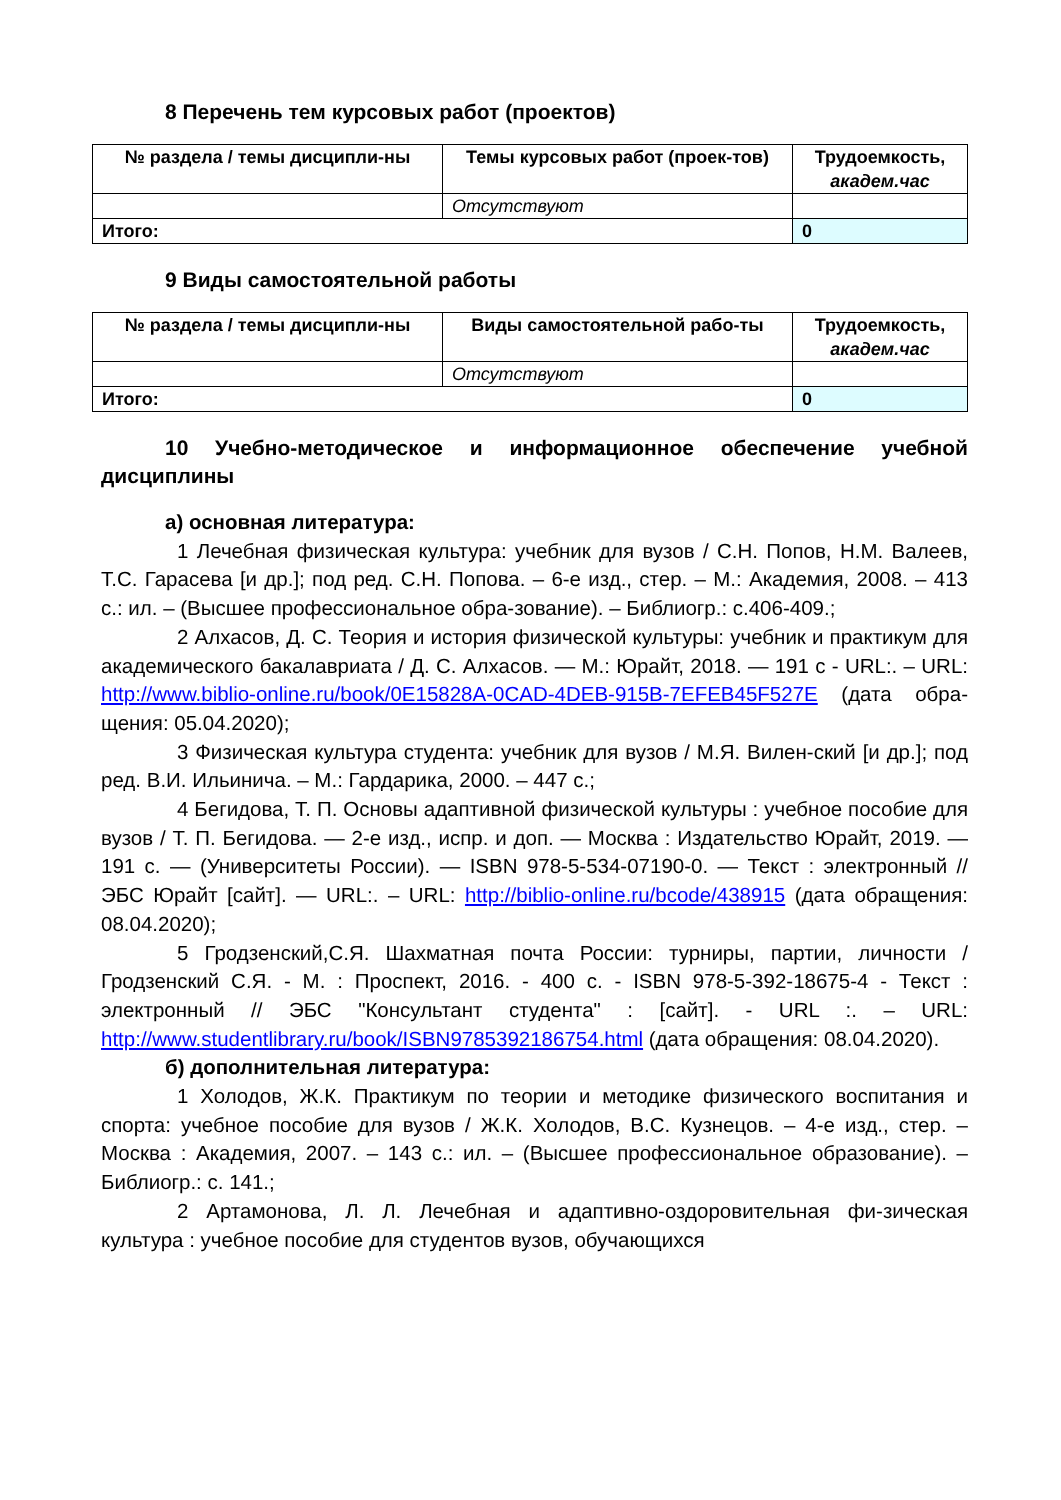8 Перечень тем курсовых работ (проектов)
| № раздела / темы дисципли-ны | Темы курсовых работ (проек-тов) | Трудоемкость, академ.час |
| --- | --- | --- |
| | Отсутствуют | |
| Итого: | | 0 |
9 Виды самостоятельной работы
| № раздела / темы дисципли-ны | Виды самостоятельной рабо-ты | Трудоемкость, академ.час |
| --- | --- | --- |
| | Отсутствуют | |
| Итого: | | 0 |
10 Учебно-методическое и информационное обеспечение учебной дисциплины
а) основная литература:
1 Лечебная физическая культура: учебник для вузов / С.Н. Попов, Н.М. Валеев, Т.С. Гарасева [и др.]; под ред. С.Н. Попова. – 6-е изд., стер. – М.: Академия, 2008. – 413 с.: ил. – (Высшее профессиональное обра-зование). – Библиогр.: с.406-409.;
2 Алхасов, Д. С. Теория и история физической культуры: учебник и практикум для академического бакалавриата / Д. С. Алхасов. — М.: Юрайт, 2018. — 191 с - URL:. – URL: http://www.biblio-online.ru/book/0E15828A-0CAD-4DEB-915B-7EFEB45F527E (дата обра-щения: 05.04.2020);
3 Физическая культура студента: учебник для вузов / М.Я. Вилен-ский [и др.]; под ред. В.И. Ильинича. – М.: Гардарика, 2000. – 447 с.;
4 Бегидова, Т. П. Основы адаптивной физической культуры : учебное пособие для вузов / Т. П. Бегидова. — 2-е изд., испр. и доп. — Москва : Издательство Юрайт, 2019. — 191 с. — (Университеты России). — ISBN 978-5-534-07190-0. — Текст : электронный // ЭБС Юрайт [сайт]. — URL:. – URL: http://biblio-online.ru/bcode/438915 (дата обращения: 08.04.2020);
5 Гродзенский,С.Я. Шахматная почта России: турниры, партии, личности / Гродзенский С.Я. - М. : Проспект, 2016. - 400 с. - ISBN 978-5-392-18675-4 - Текст : электронный // ЭБС "Консультант студента" : [сайт]. - URL :. – URL: http://www.studentlibrary.ru/book/ISBN9785392186754.html (дата обращения: 08.04.2020).
б) дополнительная литература:
1 Холодов, Ж.К. Практикум по теории и методике физического воспитания и спорта: учебное пособие для вузов / Ж.К. Холодов, В.С. Кузнецов. – 4-е изд., стер. – Москва : Академия, 2007. – 143 с.: ил. – (Высшее профессиональное образование). – Библиогр.: с. 141.;
2 Артамонова, Л. Л. Лечебная и адаптивно-оздоровительная фи-зическая культура : учебное пособие для студентов вузов, обучающихся